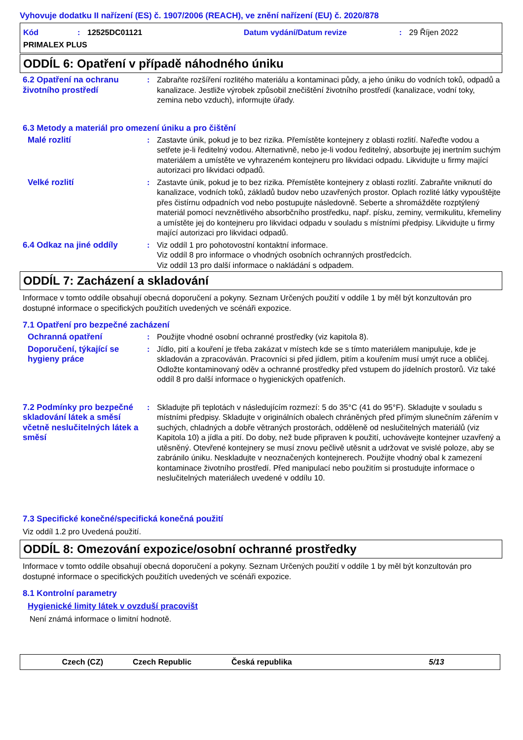Vyhovuje dodatku II nařízení (ES) č. 1907/2006 (REACH), ve znění nařízení (EU) č. 2020/878
Kód: 12525DC01121 Datum vydání/Datum revize: 29 Říjen 2022
PRIMALEX PLUS
ODDÍL 6: Opatření v případě náhodného úniku
6.2 Opatření na ochranu životního prostředí
: Zabraňte rozšíření rozlitého materiálu a kontaminaci půdy, a jeho úniku do vodních toků, odpadů a kanalizace. Jestliže výrobek způsobil znečištění životního prostředí (kanalizace, vodní toky, zemina nebo vzduch), informujte úřady.
6.3 Metody a materiál pro omezení úniku a pro čištění
Malé rozlití : Zastavte únik, pokud je to bez rizika. Přemístěte kontejnery z oblasti rozlití. Nařeďte vodou a setřete je-li ředitelný vodou. Alternativně, nebo je-li vodou ředitelný, absorbujte jej inertním suchým materiálem a umístěte ve vyhrazeném kontejneru pro likvidaci odpadu. Likvidujte u firmy mající autorizaci pro likvidaci odpadů.
Velké rozlití : Zastavte únik, pokud je to bez rizika. Přemístěte kontejnery z oblasti rozlití. Zabraňte vniknutí do kanalizace, vodních toků, základů budov nebo uzavřených prostor. Oplach rozlité látky vypouštějte přes čistírnu odpadních vod nebo postupujte následovně. Seberte a shromážděte rozptýlený materiál pomocí nevznětlivého absorbčního prostředku, např. písku, zeminy, vermikulitu, křemeliny a umístěte jej do kontejneru pro likvidaci odpadu v souladu s místními předpisy. Likvidujte u firmy mající autorizaci pro likvidaci odpadů.
6.4 Odkaz na jiné oddíly : Viz oddíl 1 pro pohotovostní kontaktní informace.
Viz oddíl 8 pro informace o vhodných osobních ochranných prostředcích.
Viz oddíl 13 pro další informace o nakládání s odpadem.
ODDÍL 7: Zacházení a skladování
Informace v tomto oddíle obsahují obecná doporučení a pokyny. Seznam Určených použití v oddíle 1 by měl být konzultován pro dostupné informace o specifických použitích uvedených ve scénáři expozice.
7.1 Opatření pro bezpečné zacházení
Ochranná opatření : Použijte vhodné osobní ochranné prostředky (viz kapitola 8).
Doporučení, týkající se hygieny práce
: Jídlo, pití a kouření je třeba zakázat v místech kde se s tímto materiálem manipuluje, kde je skladován a zpracováván. Pracovníci si před jídlem, pitím a kouřením musí umýt ruce a obličej. Odložte kontaminovaný oděv a ochranné prostředky před vstupem do jídelních prostorů. Viz také oddíl 8 pro další informace o hygienických opatřeních.
7.2 Podmínky pro bezpečné skladování látek a směsí včetně neslučitelných látek a směsí
: Skladujte při teplotách v následujícím rozmezí: 5 do 35°C (41 do 95°F). Skladujte v souladu s místními předpisy. Skladujte v originálních obalech chráněných před přímým slunečním zářením v suchých, chladných a dobře větraných prostorách, odděleně od neslučitelných materiálů (viz Kapitola 10) a jídla a pití. Do doby, než bude připraven k použití, uchovávejte kontejner uzavřený a utěsněný. Otevřené kontejnery se musí znovu pečlivě utěsnit a udržovat ve svislé poloze, aby se zabránilo úniku. Neskladujte v neoznačených kontejnerech. Použijte vhodný obal k zamezení kontaminace životního prostředí. Před manipulací nebo použitím si prostudujte informace o neslučitelných materiálech uvedené v oddílu 10.
7.3 Specifické konečné/specifická konečná použití
Viz oddíl 1.2 pro Uvedená použití.
ODDÍL 8: Omezování expozice/osobní ochranné prostředky
Informace v tomto oddíle obsahují obecná doporučení a pokyny. Seznam Určených použití v oddíle 1 by měl být konzultován pro dostupné informace o specifických použitích uvedených ve scénáři expozice.
8.1 Kontrolní parametry
Hygienické limity látek v ovzduší pracovišt
Není známá informace o limitní hodnotě.
Czech (CZ) Czech Republic Česká republika 5/13